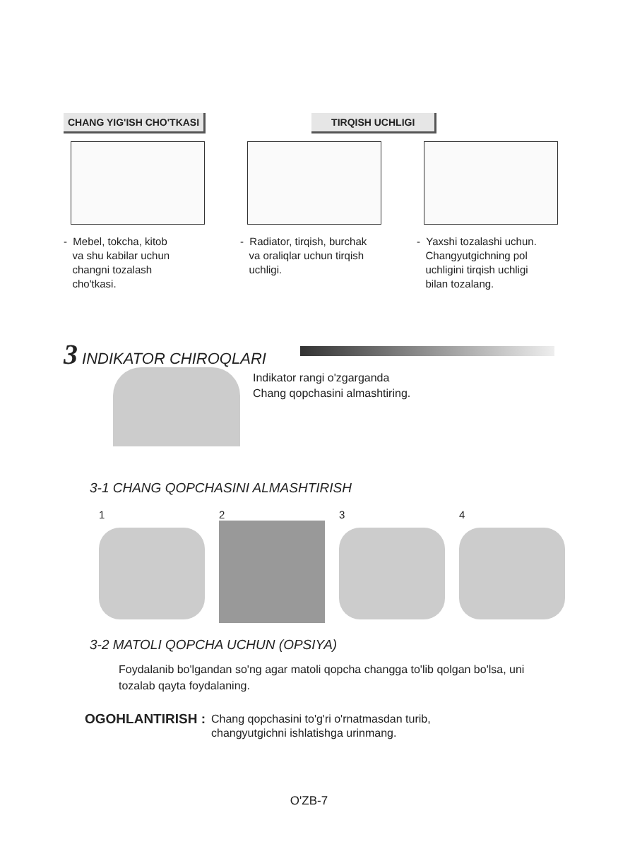CHANG YIG'ISH CHO'TKASI TIRQISH UCHLIGI
- Mebel, tokcha, kitob
va shu kabilar uchun
changni tozalash
cho'tkasi.
- Radiator, tirqish, burchak
va oraliqlar uchun tirqish
uchligi.
- Yaxshi tozalashi uchun.
Changyutgichning pol
uchligini tirqish uchligi
bilan tozalang.
3 INDIKATOR CHIROQLARI
Indikator rangi o'zgarganda
Chang qopchasini almashtiring.
3-1 CHANG QOPCHASINI ALMASHTIRISH
1 2 3 4
3-2 MATOLI QOPCHA UCHUN (OPSIYA)
Foydalanib bo'lgandan so'ng agar matoli qopcha changga to'lib qolgan bo'lsa, uni tozalab qayta foydalaning.
OGOHLANTIRISH : Chang qopchasini to'g'ri o'rnatmasdan turib,
changyutgichni ishlatishga urinmang.
O'ZB-7